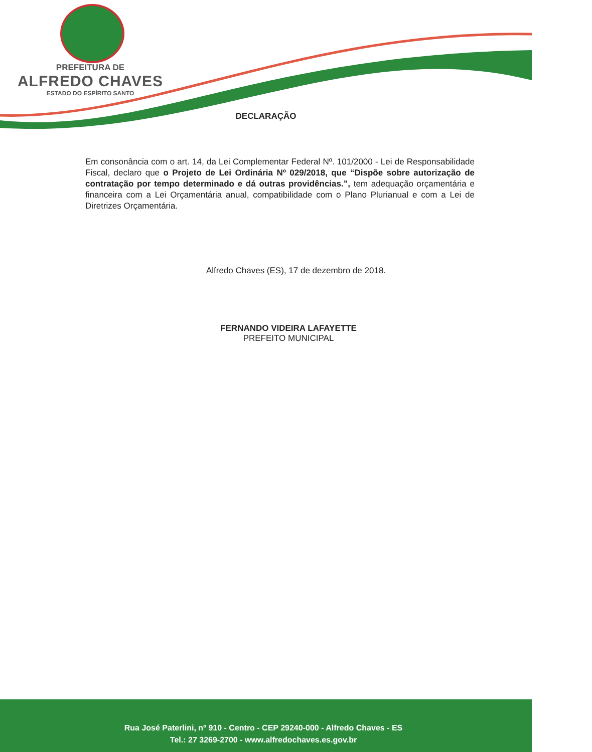PREFEITURA DE
ALFREDO CHAVES
ESTADO DO ESPÍRITO SANTO
DECLARAÇÃO
Em consonância com o art. 14, da Lei Complementar Federal Nº. 101/2000 - Lei de Responsabilidade Fiscal, declaro que o Projeto de Lei Ordinária Nº 029/2018, que “Dispõe sobre autorização de contratação por tempo determinado e dá outras providências.”, tem adequação orçamentária e financeira com a Lei Orçamentária anual, compatibilidade com o Plano Plurianual e com a Lei de Diretrizes Orçamentária.
Alfredo Chaves (ES), 17 de dezembro de 2018.
FERNANDO VIDEIRA LAFAYETTE
PREFEITO MUNICIPAL
Rua José Paterlini, nº 910 - Centro - CEP 29240-000 - Alfredo Chaves - ES
Tel.: 27 3269-2700 - www.alfredochaves.es.gov.br